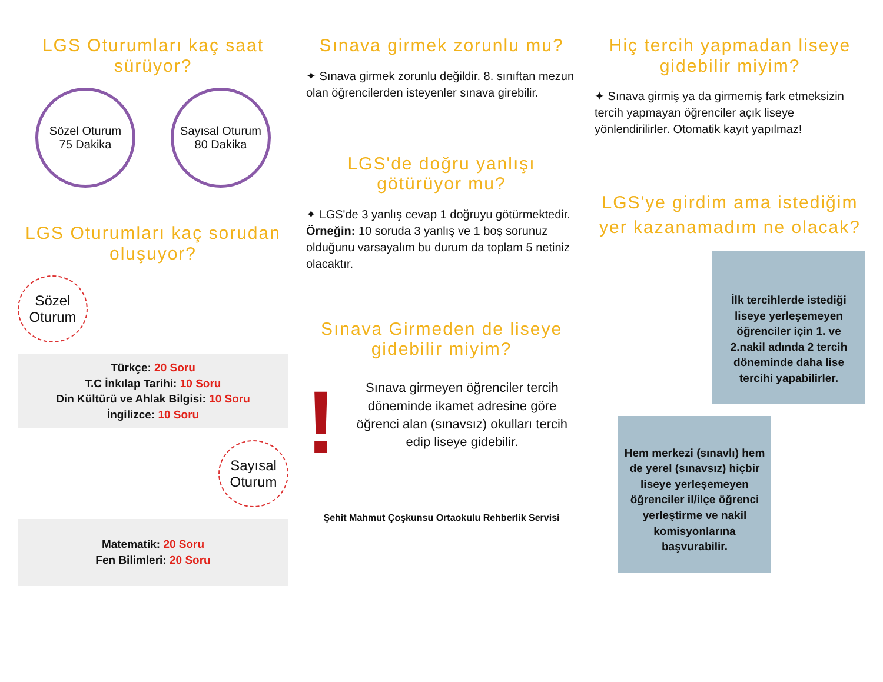LGS Oturumları kaç saat sürüyor?
Sözel Oturum
75 Dakika
Sayısal Oturum
80 Dakika
LGS Oturumları kaç sorudan oluşuyor?
Sözel Oturum
Türkçe: 20 Soru
T.C İnkılap Tarihi: 10 Soru
Din Kültürü ve Ahlak Bilgisi: 10 Soru
İngilizce: 10 Soru
Sayısal Oturum
Matematik: 20 Soru
Fen Bilimleri: 20 Soru
Sınava girmek zorunlu mu?
✦ Sınava girmek zorunlu değildir. 8. sınıftan mezun olan öğrencilerden isteyenler sınava girebilir.
LGS'de doğru yanlışı götürüyor mu?
✦ LGS'de 3 yanlış cevap 1 doğruyu götürmektedir.
Örneğin: 10 soruda 3 yanlış ve 1 boş sorunuz olduğunu varsayalım bu durum da toplam 5 netiniz olacaktır.
Sınava Girmeden de liseye gidebilir miyim?
!
Sınava girmeyen öğrenciler tercih döneminde ikamet adresine göre öğrenci alan (sınavsız) okulları tercih edip liseye gidebilir.
Şehit Mahmut Çoşkunsu Ortaokulu Rehberlik Servisi
Hiç tercih yapmadan liseye gidebilir miyim?
✦ Sınava girmiş ya da girmemiş fark etmeksizin tercih yapmayan öğrenciler açık liseye yönlendirilirler. Otomatik kayıt yapılmaz!
LGS'ye girdim ama istediğim yer kazanamadım ne olacak?
İlk tercihlerde istediği liseye yerleşemeyen öğrenciler için 1. ve 2.nakil adında 2 tercih döneminde daha lise tercihi yapabilirler.
Hem merkezi (sınavlı) hem de yerel (sınavsız) hiçbir liseye yerleşemeyen öğrenciler il/ilçe öğrenci yerleştirme ve nakil komisyonlarına başvurabilir.